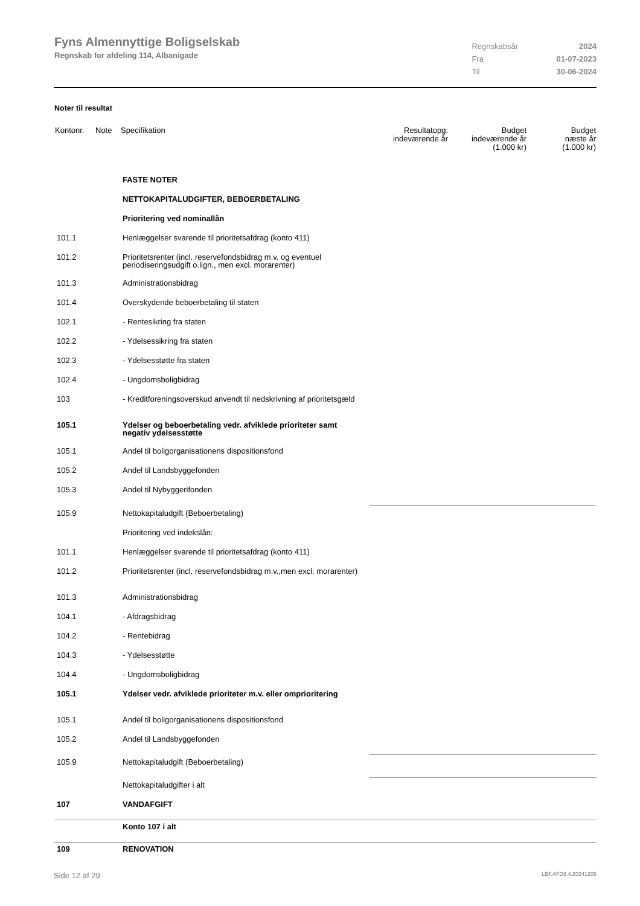Fyns Almennyttige Boligselskab
Regnskab for afdeling 114, Albanigade
| Regnskabsår | 2024 |
| Fra | 01-07-2023 |
| Til | 30-06-2024 |
Noter til resultat
| Kontonr. | Note | Specifikation | Resultatopg. indeværende år | Budget indeværende år (1.000 kr) | Budget næste år (1.000 kr) |
| --- | --- | --- | --- | --- | --- |
| | | FASTE NOTER | | | |
| | | NETTOKAPITALUDGIFTER, BEBOERBETALING | | | |
| | | Prioritering ved nominallån | | | |
| 101.1 | | Henlæggelser svarende til prioritetsafdrag (konto 411) | | | |
| 101.2 | | Prioritetsrenter (incl. reservefondsbidrag m.v. og eventuel periodiseringsudgift o.lign., men excl. morarenter) | | | |
| 101.3 | | Administrationsbidrag | | | |
| 101.4 | | Overskydende beboerbetaling til staten | | | |
| 102.1 | | - Rentesikring fra staten | | | |
| 102.2 | | - Ydelsessikring fra staten | | | |
| 102.3 | | - Ydelsesstøtte fra staten | | | |
| 102.4 | | - Ungdomsboligbidrag | | | |
| 103 | | - Kreditforeningsoverskud anvendt til nedskrivning af prioritetsgæld | | | |
| 105.1 | | Ydelser og beboerbetaling vedr. afviklede prioriteter samt negativ ydelsesstøtte | | | |
| 105.1 | | Andel til boligorganisationens dispositionsfond | | | |
| 105.2 | | Andel til Landsbyggefonden | | | |
| 105.3 | | Andel til Nybyggerifonden | | | |
| 105.9 | | Nettokapitaludgift (Beboerbetaling) | | | |
| | | Prioritering ved indekslån: | | | |
| 101.1 | | Henlæggelser svarende til prioritetsafdrag (konto 411) | | | |
| 101.2 | | Prioritetsrenter (incl. reservefondsbidrag m.v.,men excl. morarenter) | | | |
| 101.3 | | Administrationsbidrag | | | |
| 104.1 | | - Afdragsbidrag | | | |
| 104.2 | | - Rentebidrag | | | |
| 104.3 | | - Ydelsesstøtte | | | |
| 104.4 | | - Ungdomsboligbidrag | | | |
| 105.1 | | Ydelser vedr. afviklede prioriteter m.v. eller omprioritering | | | |
| 105.1 | | Andel til boligorganisationens dispositionsfond | | | |
| 105.2 | | Andel til Landsbyggefonden | | | |
| 105.9 | | Nettokapitaludgift (Beboerbetaling) | | | |
| | | Nettokapitaludgifter i alt | | | |
| 107 | | VANDAFGIFT | | | |
| | | Konto 107 i alt | | | |
| 109 | | RENOVATION | | | |
Side 12 af 29 LBF.AFD8.4.20241205